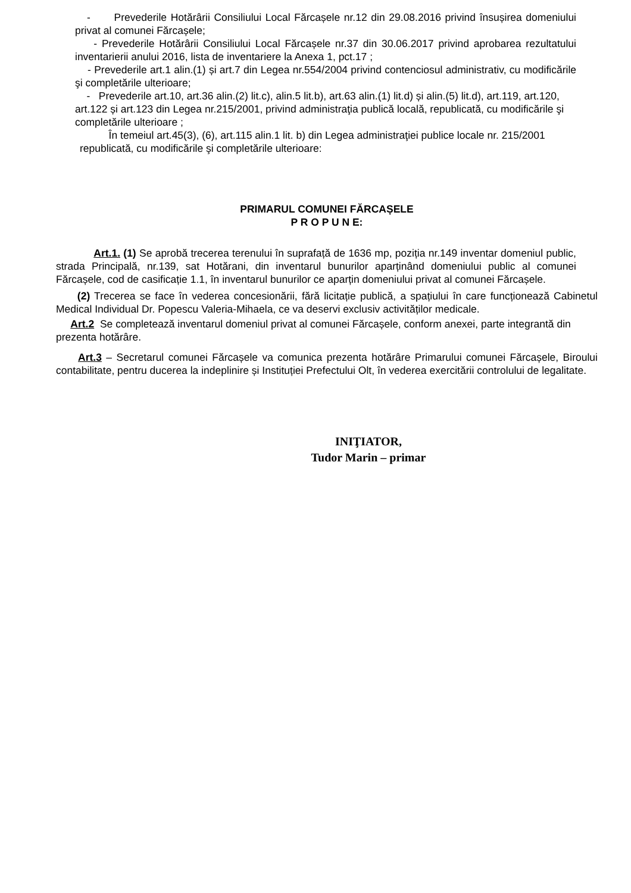- Prevederile Hotărârii Consiliului Local Fărcașele nr.12 din 29.08.2016 privind însușirea domeniului privat al comunei Fărcașele;
- Prevederile Hotărârii Consiliului Local Fărcașele nr.37 din 30.06.2017 privind aprobarea rezultatului inventarierii anului 2016, lista de inventariere la Anexa 1, pct.17 ;
- Prevederile art.1 alin.(1) și art.7 din Legea nr.554/2004 privind contenciosul administrativ, cu modificările şi completările ulterioare;
- Prevederile art.10, art.36 alin.(2) lit.c), alin.5 lit.b), art.63 alin.(1) lit.d) și alin.(5) lit.d), art.119, art.120, art.122 și art.123 din Legea nr.215/2001, privind administraţia publică locală, republicată, cu modificările şi completările ulterioare ;
În temeiul art.45(3), (6), art.115 alin.1 lit. b) din Legea administraţiei publice locale nr. 215/2001 republicată, cu modificările şi completările ulterioare:
PRIMARUL COMUNEI FĂRCAȘELE
P R O P U N E:
Art.1. (1) Se aprobă trecerea terenului în suprafață de 1636 mp, poziția nr.149 inventar domeniul public, strada Principală, nr.139, sat Hotărani, din inventarul bunurilor aparținând domeniului public al comunei Fărcașele, cod de casificație 1.1, în inventarul bunurilor ce aparțin domeniului privat al comunei Fărcașele.
(2) Trecerea se face în vederea concesionării, fără licitație publică, a spațiului în care funcționează Cabinetul Medical Individual Dr. Popescu Valeria-Mihaela, ce va deservi exclusiv activităților medicale.
Art.2 Se completează inventarul domeniul privat al comunei Fărcașele, conform anexei, parte integrantă din prezenta hotărâre.
Art.3 – Secretarul comunei Fărcașele va comunica prezenta hotărâre Primarului comunei Fărcașele, Biroului contabilitate, pentru ducerea la indeplinire și Instituției Prefectului Olt, în vederea exercitării controlului de legalitate.
INIŢIATOR,
Tudor Marin – primar